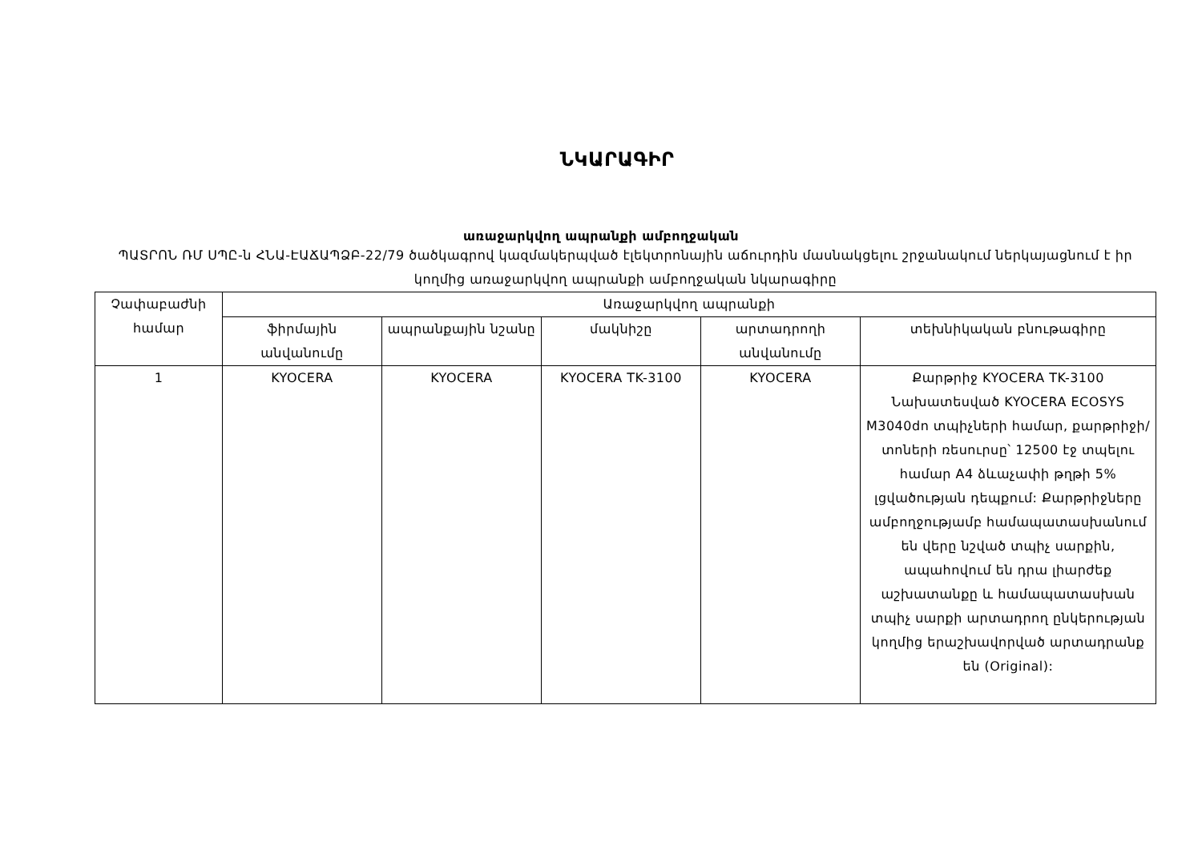ՆԿԱՐԱԳԻՐ
առաջարկվող ապրանքի ամբողջական
ՊԱՏՐՈՆ ՌՄ ՍՊԸ-ն ՀՆԱ-ԷԱՃԱՊՁԲ-22/79 ծածկագրով կազմակերպված էլեկտրոնային աճուրդին մասնակցելու շրջանակում ներկայացնում է իր կողմից առաջարկվող ապրանքի ամբողջական նկարագիրը
| Չափաբաժնի համար | Առաջարկվող ապրանքի | | | | |
| --- | --- | --- | --- | --- | --- |
| | ֆիրմային անվանումը | ապրանքային նշանը | մակնիշը | արտադրողի անվանումը | տեխնիկական բնութագիրը |
| 1 | KYOCERA | KYOCERA | KYOCERA TK-3100 | KYOCERA | Քարթրիջ KYOCERA TK-3100 Նախատեսված KYOCERA ECOSYS M3040dn տպիչների համար, քարթրիջի/տոների ռեսուրսը՝ 12500 էջ տպելու համար A4 ձևաչափի թղթի 5% լցվածության դեպքում: Քարթրիջները ամբողջությամբ համապատասխանում են վերը նշված տպիչ սարքին, ապահովում են դրա լիարժեք աշխատանքը և համապատասխան տպիչ սարքի արտադրող ընկերության կողմից երաշխավորված արտադրանք են (Original): |